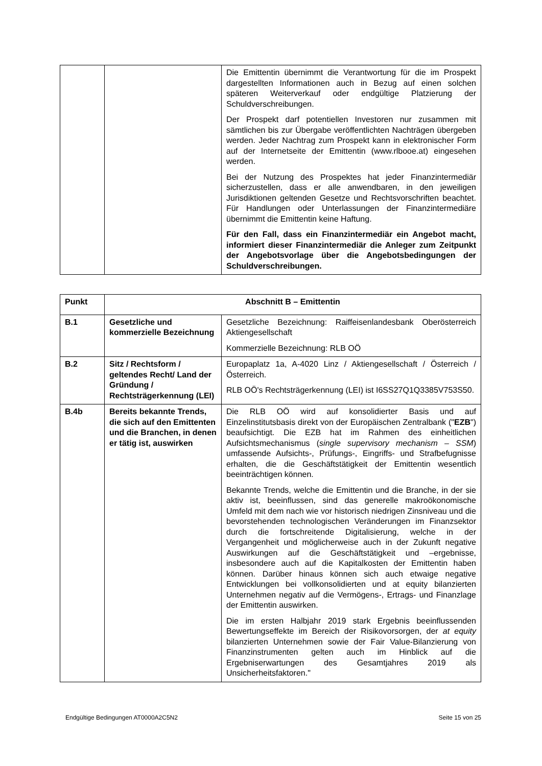| | | Die Emittentin übernimmt die Verantwortung für die im Prospekt dargestellten Informationen auch in Bezug auf einen solchen späteren Weiterverkauf oder endgültige Platzierung der Schuldverschreibungen. Der Prospekt darf potentiellen Investoren nur zusammen mit sämtlichen bis zur Übergabe veröffentlichten Nachträgen übergeben werden. Jeder Nachtrag zum Prospekt kann in elektronischer Form auf der Internetseite der Emittentin (www.rlbooe.at) eingesehen werden. Bei der Nutzung des Prospektes hat jeder Finanzintermediär sicherzustellen, dass er alle anwendbaren, in den jeweiligen Jurisdiktionen geltenden Gesetze und Rechtsvorschriften beachtet. Für Handlungen oder Unterlassungen der Finanzintermediäre übernimmt die Emittentin keine Haftung. Für den Fall, dass ein Finanzintermediär ein Angebot macht, informiert dieser Finanzintermediär die Anleger zum Zeitpunkt der Angebotsvorlage über die Angebotsbedingungen der Schuldverschreibungen. |
| Punkt | Abschnitt B – Emittentin | |
| --- | --- | --- |
| B.1 | Gesetzliche und kommerzielle Bezeichnung | Gesetzliche Bezeichnung: Raiffeisenlandesbank Oberösterreich Aktiengesellschaft Kommerzielle Bezeichnung: RLB OÖ |
| B.2 | Sitz / Rechtsform / geltendes Recht/ Land der Gründung / Rechtsträgerkennung (LEI) | Europaplatz 1a, A-4020 Linz / Aktiengesellschaft / Österreich / Österreich. RLB OÖ's Rechtsträgerkennung (LEI) ist I6SS27Q1Q3385V753S50. |
| B.4b | Bereits bekannte Trends, die sich auf den Emittenten und die Branchen, in denen er tätig ist, auswirken | Die RLB OÖ wird auf konsolidierter Basis und auf Einzelinstitutsbasis direkt von der Europäischen Zentralbank (" EZB ") beaufsichtigt. Die EZB hat im Rahmen des einheitlichen Aufsichtsmechanismus ( single supervisory mechanism – SSM ) umfassende Aufsichts-, Prüfungs-, Eingriffs- und Strafbefugnisse erhalten, die die Geschäftstätigkeit der Emittentin wesentlich beeinträchtigen können. Bekannte Trends, welche die Emittentin und die Branche, in der sie aktiv ist, beeinflussen, sind das generelle makroökonomische Umfeld mit dem nach wie vor historisch niedrigen Zinsniveau und die bevorstehenden technologischen Veränderungen im Finanzsektor durch die fortschreitende Digitalisierung, welche in der Vergangenheit und möglicherweise auch in der Zukunft negative Auswirkungen auf die Geschäftstätigkeit und –ergebnisse, insbesondere auch auf die Kapitalkosten der Emittentin haben können. Darüber hinaus können sich auch etwaige negative Entwicklungen bei vollkonsolidierten und at equity bilanzierten Unternehmen negativ auf die Vermögens-, Ertrags- und Finanzlage der Emittentin auswirken. Die im ersten Halbjahr 2019 stark Ergebnis beeinflussenden Bewertungseffekte im Bereich der Risikovorsorgen, der at equity bilanzierten Unternehmen sowie der Fair Value-Bilanzierung von Finanzinstrumenten gelten auch im Hinblick auf die Ergebniserwartungen des Gesamtjahres 2019 als Unsicherheitsfaktoren." |
Endgültige Bedingungen AT0000A2C5N2 Seite 15 von 25